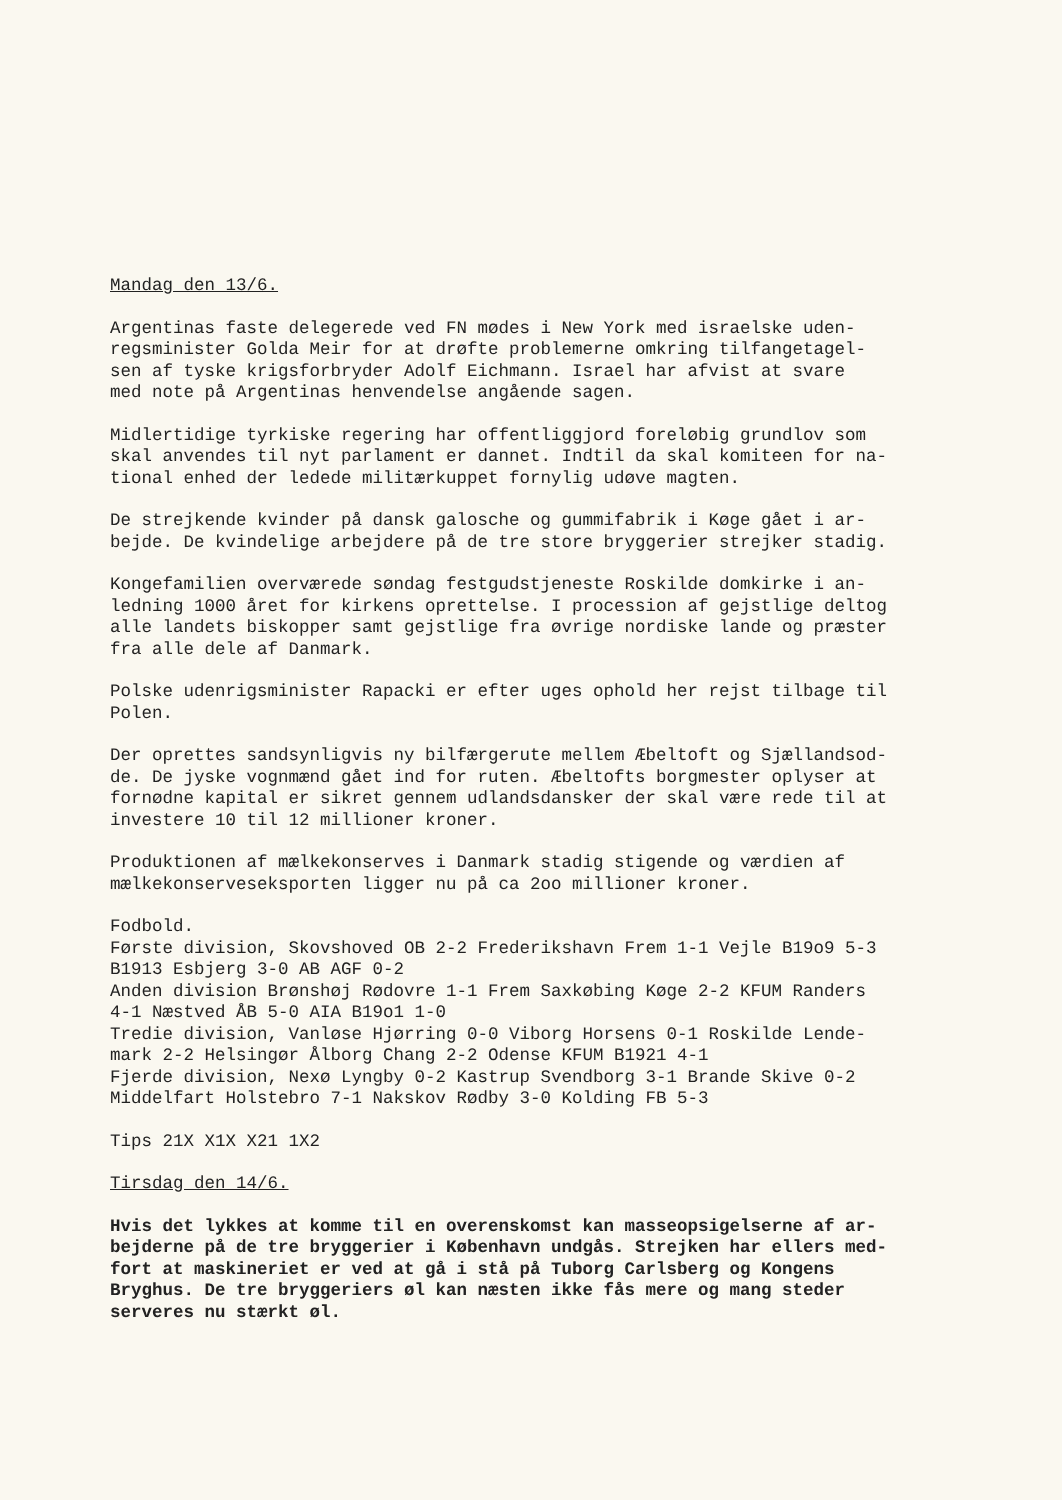Mandag den 13/6.
Argentinas faste delegerede ved FN mødes i New York med israelske uden-
regsminister Golda Meir for at drøfte problemerne omkring tilfangetagel-
sen af tyske krigsforbryder Adolf Eichmann. Israel har afvist at svare
med note på Argentinas henvendelse angående sagen.
Midlertidige tyrkiske regering har offentliggjord foreløbig grundlov som
skal anvendes til nyt parlament er dannet. Indtil da skal komiteen for na-
tional enhed der ledede militærkuppet fornylig udøve magten.
De strejkende kvinder på dansk galosche og gummifabrik i Køge gået i ar-
bejde. De kvindelige arbejdere på de tre store bryggerier strejker stadig.
Kongefamilien overværede søndag festgudstjeneste Roskilde domkirke i an-
ledning 1000 året for kirkens oprettelse. I procession af gejstlige deltog
alle landets biskopper samt gejstlige fra øvrige nordiske lande og præster
fra alle dele af Danmark.
Polske udenrigsminister Rapacki er efter uges ophold her rejst tilbage til
Polen.
Der oprettes sandsynligvis ny bilfærgerute mellem Æbeltoft og Sjællandsod-
de. De jyske vognmænd gået ind for ruten. Æbeltofts borgmester oplyser at
fornødne kapital er sikret gennem udlandsdansker der skal være rede til at
investere 10 til 12 millioner kroner.
Produktionen af mælkekonserves i Danmark stadig stigende og værdien af
mælkekonserveseksporten ligger nu på ca 2oo millioner kroner.
Fodbold.
Første division, Skovshoved OB 2-2 Frederikshavn Frem 1-1 Vejle B19o9 5-3
B1913 Esbjerg 3-0 AB AGF 0-2
Anden division Brønshøj Rødovre 1-1 Frem Saxkøbing Køge 2-2 KFUM Randers
4-1 Næstved ÅB 5-0 AIA B19o1 1-0
Tredie division, Vanløse Hjørring 0-0 Viborg Horsens 0-1 Roskilde Lende-
mark 2-2 Helsingør Ålborg Chang 2-2 Odense KFUM B1921 4-1
Fjerde division, Nexø Lyngby 0-2 Kastrup Svendborg 3-1 Brande Skive 0-2
Middelfart Holstebro 7-1 Nakskov Rødby 3-0 Kolding FB 5-3
Tips 21X X1X X21 1X2
Tirsdag den 14/6.
Hvis det lykkes at komme til en overenskomst kan masseopsigelserne af ar-
bejderne på de tre bryggerier i København undgås. Strejken har ellers med-
fort at maskineriet er ved at gå i stå på Tuborg Carlsberg og Kongens
Bryghus. De tre bryggeriers øl kan næsten ikke fås mere og mang steder
serveres nu stærkt øl.